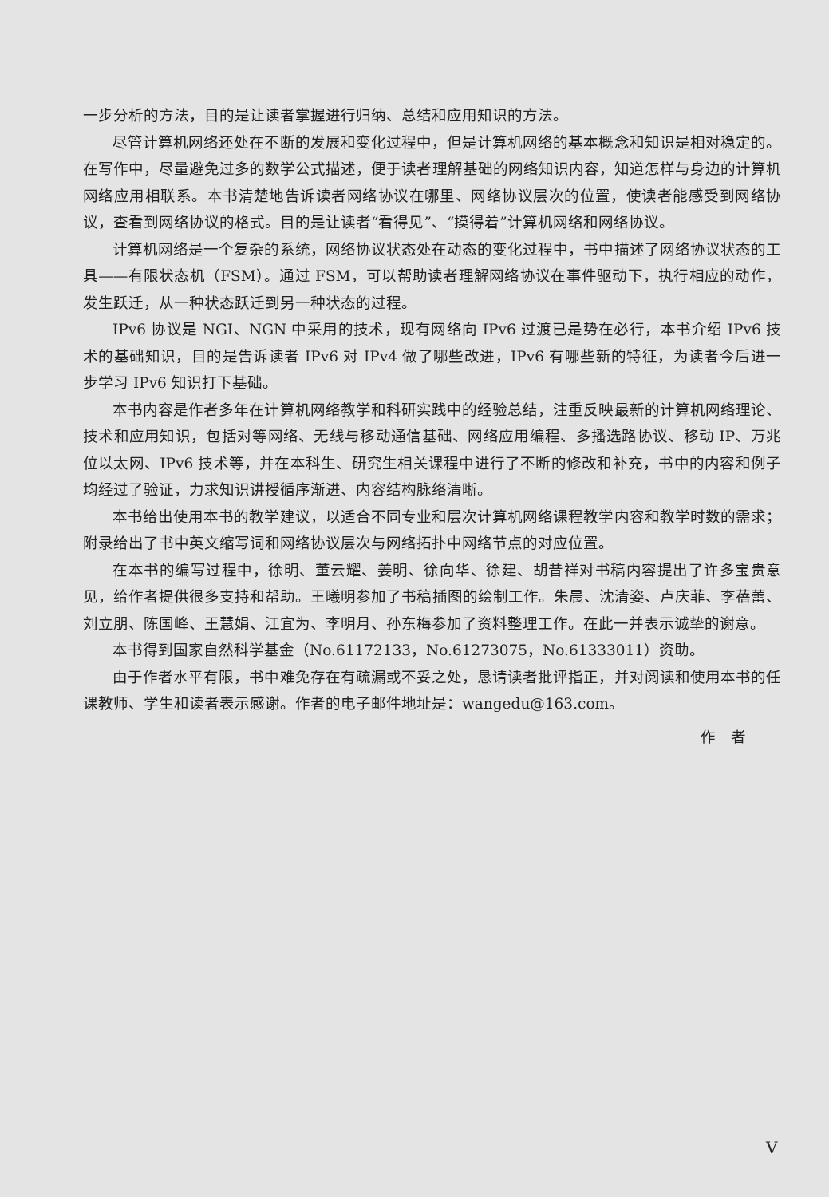一步分析的方法，目的是让读者掌握进行归纳、总结和应用知识的方法。
尽管计算机网络还处在不断的发展和变化过程中，但是计算机网络的基本概念和知识是相对稳定的。在写作中，尽量避免过多的数学公式描述，便于读者理解基础的网络知识内容，知道怎样与身边的计算机网络应用相联系。本书清楚地告诉读者网络协议在哪里、网络协议层次的位置，使读者能感受到网络协议，查看到网络协议的格式。目的是让读者“看得见”、“摸得着”计算机网络和网络协议。
计算机网络是一个复杂的系统，网络协议状态处在动态的变化过程中，书中描述了网络协议状态的工具——有限状态机（FSM）。通过 FSM，可以帮助读者理解网络协议在事件驱动下，执行相应的动作，发生跃迁，从一种状态跃迁到另一种状态的过程。
IPv6 协议是 NGI、NGN 中采用的技术，现有网络向 IPv6 过渡已是势在必行，本书介绍 IPv6 技术的基础知识，目的是告诉读者 IPv6 对 IPv4 做了哪些改进，IPv6 有哪些新的特征，为读者今后进一步学习 IPv6 知识打下基础。
本书内容是作者多年在计算机网络教学和科研实践中的经验总结，注重反映最新的计算机网络理论、技术和应用知识，包括对等网络、无线与移动通信基础、网络应用编程、多播选路协议、移动 IP、万兆位以太网、IPv6 技术等，并在本科生、研究生相关课程中进行了不断的修改和补充，书中的内容和例子均经过了验证，力求知识讲授循序渐进、内容结构脉络清晰。
本书给出使用本书的教学建议，以适合不同专业和层次计算机网络课程教学内容和教学时数的需求；附录给出了书中英文缩写词和网络协议层次与网络拓扑中网络节点的对应位置。
在本书的编写过程中，徐明、董云耀、姜明、徐向华、徐建、胡昔祥对书稿内容提出了许多宝贵意见，给作者提供很多支持和帮助。王曦明参加了书稿插图的绘制工作。朱晨、沈清姿、卢庆菲、李蓓蕾、刘立朋、陈国峰、王慧娟、江宜为、李明月、孙东梅参加了资料整理工作。在此一并表示诚挚的谢意。
本书得到国家自然科学基金（No.61172133，No.61273075，No.61333011）资助。
由于作者水平有限，书中难免存在有疏漏或不妥之处，恳请读者批评指正，并对阅读和使用本书的任课教师、学生和读者表示感谢。作者的电子邮件地址是：wangedu@163.com。
作　者
V